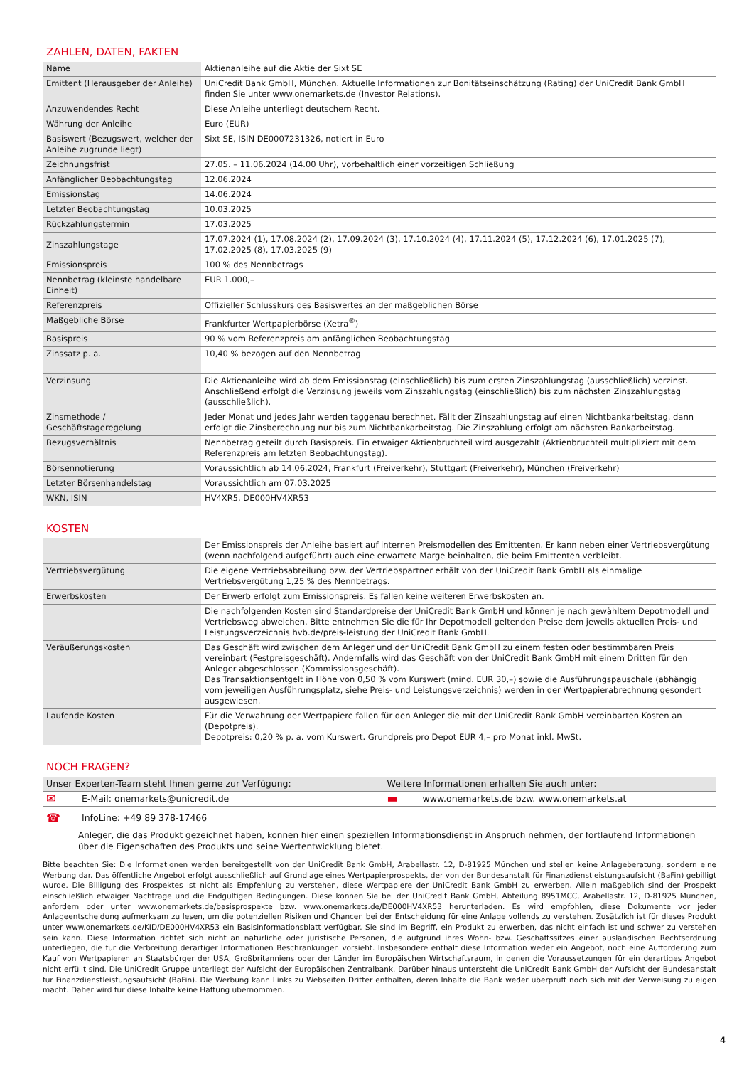ZAHLEN, DATEN, FAKTEN
| Name | Aktienanleihe auf die Aktie der Sixt SE |
| Emittent (Herausgeber der Anleihe) | UniCredit Bank GmbH, München. Aktuelle Informationen zur Bonitätseinschätzung (Rating) der UniCredit Bank GmbH finden Sie unter www.onemarkets.de (Investor Relations). |
| Anzuwendendes Recht | Diese Anleihe unterliegt deutschem Recht. |
| Währung der Anleihe | Euro (EUR) |
| Basiswert (Bezugswert, welcher der Anleihe zugrunde liegt) | Sixt SE, ISIN DE0007231326, notiert in Euro |
| Zeichnungsfrist | 27.05. – 11.06.2024 (14.00 Uhr), vorbehaltlich einer vorzeitigen Schließung |
| Anfänglicher Beobachtungstag | 12.06.2024 |
| Emissionstag | 14.06.2024 |
| Letzter Beobachtungstag | 10.03.2025 |
| Rückzahlungstermin | 17.03.2025 |
| Zinszahlungstage | 17.07.2024 (1), 17.08.2024 (2), 17.09.2024 (3), 17.10.2024 (4), 17.11.2024 (5), 17.12.2024 (6), 17.01.2025 (7), 17.02.2025 (8), 17.03.2025 (9) |
| Emissionspreis | 100 % des Nennbetrags |
| Nennbetrag (kleinste handelbare Einheit) | EUR 1.000,– |
| Referenzpreis | Offizieller Schlusskurs des Basiswertes an der maßgeblichen Börse |
| Maßgebliche Börse | Frankfurter Wertpapierbörse (Xetra<sup>®</sup>) |
| Basispreis | 90 % vom Referenzpreis am anfänglichen Beobachtungstag |
| Zinssatz p. a. | 10,40 % bezogen auf den Nennbetrag |
| Verzinsung | Die Aktienanleihe wird ab dem Emissionstag (einschließlich) bis zum ersten Zinszahlungstag (ausschließlich) verzinst. Anschließend erfolgt die Verzinsung jeweils vom Zinszahlungstag (einschließlich) bis zum nächsten Zinszahlungstag (ausschließlich). |
| Zinsmethode / Geschäftstageregelung | Jeder Monat und jedes Jahr werden taggenau berechnet. Fällt der Zinszahlungstag auf einen Nichtbankarbeitstag, dann erfolgt die Zinsberechnung nur bis zum Nichtbankarbeitstag. Die Zinszahlung erfolgt am nächsten Bankarbeitstag. |
| Bezugsverhältnis | Nennbetrag geteilt durch Basispreis. Ein etwaiger Aktienbruchteil wird ausgezahlt (Aktienbruchteil multipliziert mit dem Referenzpreis am letzten Beobachtungstag). |
| Börsennotierung | Voraussichtlich ab 14.06.2024, Frankfurt (Freiverkehr), Stuttgart (Freiverkehr), München (Freiverkehr) |
| Letzter Börsenhandelstag | Voraussichtlich am 07.03.2025 |
| WKN, ISIN | HV4XR5, DE000HV4XR53 |
KOSTEN
| | Der Emissionspreis der Anleihe basiert auf internen Preismodellen des Emittenten. Er kann neben einer Vertriebsvergütung (wenn nachfolgend aufgeführt) auch eine erwartete Marge beinhalten, die beim Emittenten verbleibt. |
| Vertriebsvergütung | Die eigene Vertriebsabteilung bzw. der Vertriebspartner erhält von der UniCredit Bank GmbH als einmalige Vertriebsvergütung 1,25 % des Nennbetrags. |
| Erwerbskosten | Der Erwerb erfolgt zum Emissionspreis. Es fallen keine weiteren Erwerbskosten an. |
| | Die nachfolgenden Kosten sind Standardpreise der UniCredit Bank GmbH und können je nach gewähltem Depotmodell und Vertriebsweg abweichen. Bitte entnehmen Sie die für Ihr Depotmodell geltenden Preise dem jeweils aktuellen Preis- und Leistungsverzeichnis hvb.de/preis-leistung der UniCredit Bank GmbH. |
| Veräußerungskosten | Das Geschäft wird zwischen dem Anleger und der UniCredit Bank GmbH zu einem festen oder bestimmbaren Preis vereinbart (Festpreisgeschäft). Andernfalls wird das Geschäft von der UniCredit Bank GmbH mit einem Dritten für den Anleger abgeschlossen (Kommissionsgeschäft). Das Transaktionsentgelt in Höhe von 0,50 % vom Kurswert (mind. EUR 30,–) sowie die Ausführungspauschale (abhängig vom jeweiligen Ausführungsplatz, siehe Preis- und Leistungsverzeichnis) werden in der Wertpapierabrechnung gesondert ausgewiesen. |
| Laufende Kosten | Für die Verwahrung der Wertpapiere fallen für den Anleger die mit der UniCredit Bank GmbH vereinbarten Kosten an (Depotpreis). Depotpreis: 0,20 % p. a. vom Kurswert. Grundpreis pro Depot EUR 4,– pro Monat inkl. MwSt. |
NOCH FRAGEN?
| Unser Experten-Team steht Ihnen gerne zur Verfügung: | | Weitere Informationen erhalten Sie auch unter: | |
| --- | --- | --- | --- |
| ✉ | E-Mail: onemarkets@unicredit.de | ▬ | www.onemarkets.de bzw. www.onemarkets.at |
| ☎ | InfoLine: +49 89 378-17466 | | |
Anleger, die das Produkt gezeichnet haben, können hier einen speziellen Informationsdienst in Anspruch nehmen, der fortlaufend Informationen über die Eigenschaften des Produkts und seine Wertentwicklung bietet.
Bitte beachten Sie: Die Informationen werden bereitgestellt von der UniCredit Bank GmbH, Arabellastr. 12, D-81925 München und stellen keine Anlageberatung, sondern eine Werbung dar. Das öffentliche Angebot erfolgt ausschließlich auf Grundlage eines Wertpapierprospekts, der von der Bundesanstalt für Finanzdienstleistungsaufsicht (BaFin) gebilligt wurde. Die Billigung des Prospektes ist nicht als Empfehlung zu verstehen, diese Wertpapiere der UniCredit Bank GmbH zu erwerben. Allein maßgeblich sind der Prospekt einschließlich etwaiger Nachträge und die Endgültigen Bedingungen. Diese können Sie bei der UniCredit Bank GmbH, Abteilung 8951MCC, Arabellastr. 12, D-81925 München, anfordern oder unter www.onemarkets.de/basisprospekte bzw. www.onemarkets.de/DE000HV4XR53 herunterladen. Es wird empfohlen, diese Dokumente vor jeder Anlageentscheidung aufmerksam zu lesen, um die potenziellen Risiken und Chancen bei der Entscheidung für eine Anlage vollends zu verstehen. Zusätzlich ist für dieses Produkt unter www.onemarkets.de/KID/DE000HV4XR53 ein Basisinformationsblatt verfügbar. Sie sind im Begriff, ein Produkt zu erwerben, das nicht einfach ist und schwer zu verstehen sein kann. Diese Information richtet sich nicht an natürliche oder juristische Personen, die aufgrund ihres Wohn- bzw. Geschäftssitzes einer ausländischen Rechtsordnung unterliegen, die für die Verbreitung derartiger Informationen Beschränkungen vorsieht. Insbesondere enthält diese Information weder ein Angebot, noch eine Aufforderung zum Kauf von Wertpapieren an Staatsbürger der USA, Großbritanniens oder der Länder im Europäischen Wirtschaftsraum, in denen die Voraussetzungen für ein derartiges Angebot nicht erfüllt sind. Die UniCredit Gruppe unterliegt der Aufsicht der Europäischen Zentralbank. Darüber hinaus untersteht die UniCredit Bank GmbH der Aufsicht der Bundesanstalt für Finanzdienstleistungsaufsicht (BaFin). Die Werbung kann Links zu Webseiten Dritter enthalten, deren Inhalte die Bank weder überprüft noch sich mit der Verweisung zu eigen macht. Daher wird für diese Inhalte keine Haftung übernommen.
4